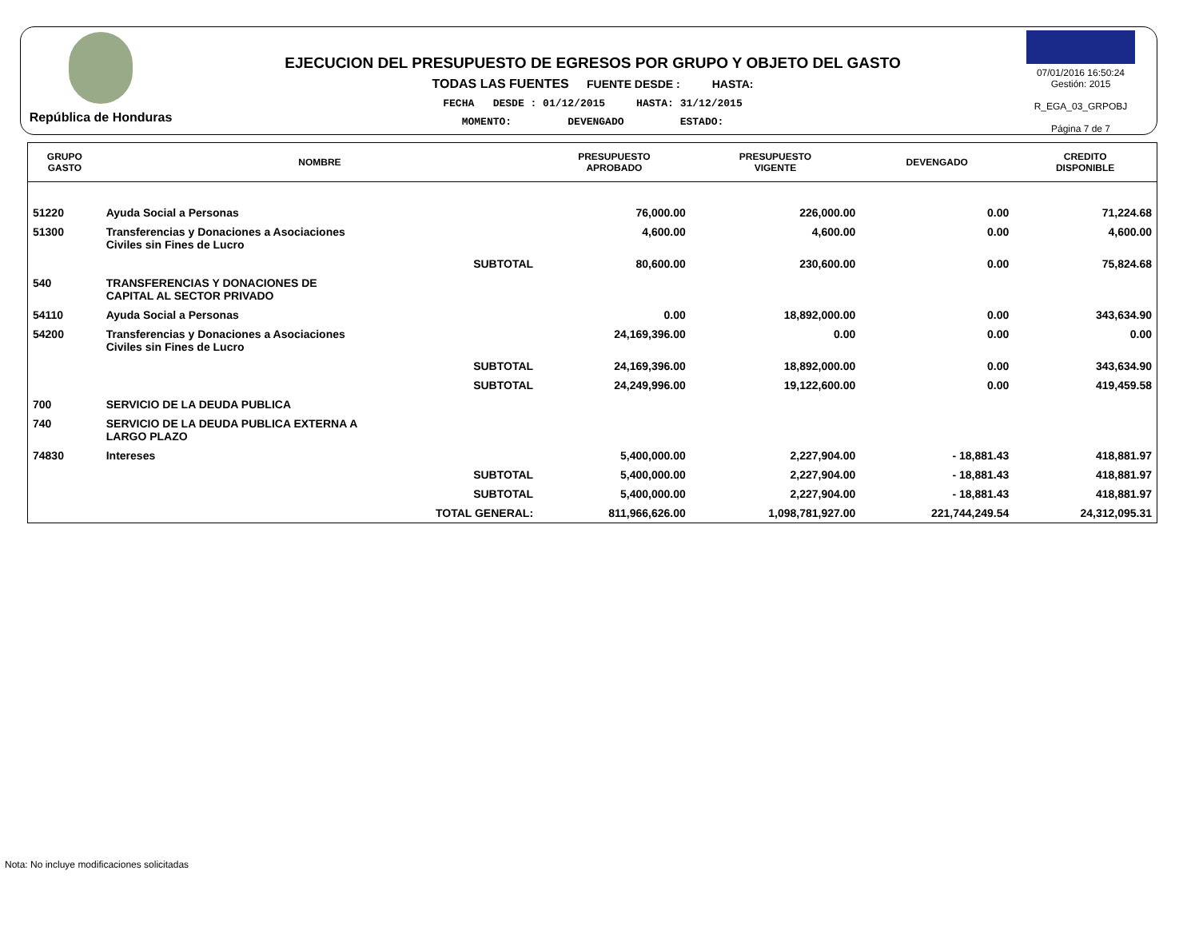República de Honduras
EJECUCION DEL PRESUPUESTO DE EGRESOS POR GRUPO Y OBJETO DEL GASTO
TODAS LAS FUENTES FUENTE DESDE : HASTA:
FECHA DESDE : 01/12/2015 HASTA: 31/12/2015
MOMENTO: DEVENGADO ESTADO:
07/01/2016 16:50:24
Gestión: 2015
R_EGA_03_GRPOBJ
Página 7 de 7
| GRUPO GASTO | NOMBRE | PRESUPUESTO APROBADO | PRESUPUESTO VIGENTE | DEVENGADO | CREDITO DISPONIBLE |
| --- | --- | --- | --- | --- | --- |
| 51220 | Ayuda Social a Personas | 76,000.00 | 226,000.00 | 0.00 | 71,224.68 |
| 51300 | Transferencias y Donaciones a Asociaciones Civiles sin Fines de Lucro | 4,600.00 | 4,600.00 | 0.00 | 4,600.00 |
| | SUBTOTAL | 80,600.00 | 230,600.00 | 0.00 | 75,824.68 |
| 540 | TRANSFERENCIAS Y DONACIONES DE CAPITAL AL SECTOR PRIVADO | | | | |
| 54110 | Ayuda Social a Personas | 0.00 | 18,892,000.00 | 0.00 | 343,634.90 |
| 54200 | Transferencias y Donaciones a Asociaciones Civiles sin Fines de Lucro | 24,169,396.00 | 0.00 | 0.00 | 0.00 |
| | SUBTOTAL | 24,169,396.00 | 18,892,000.00 | 0.00 | 343,634.90 |
| | SUBTOTAL | 24,249,996.00 | 19,122,600.00 | 0.00 | 419,459.58 |
| 700 | SERVICIO DE LA DEUDA PUBLICA | | | | |
| 740 | SERVICIO DE LA DEUDA PUBLICA EXTERNA A LARGO PLAZO | | | | |
| 74830 | Intereses | 5,400,000.00 | 2,227,904.00 | - 18,881.43 | 418,881.97 |
| | SUBTOTAL | 5,400,000.00 | 2,227,904.00 | - 18,881.43 | 418,881.97 |
| | SUBTOTAL | 5,400,000.00 | 2,227,904.00 | - 18,881.43 | 418,881.97 |
| | TOTAL GENERAL: | 811,966,626.00 | 1,098,781,927.00 | 221,744,249.54 | 24,312,095.31 |
Nota: No incluye modificaciones solicitadas